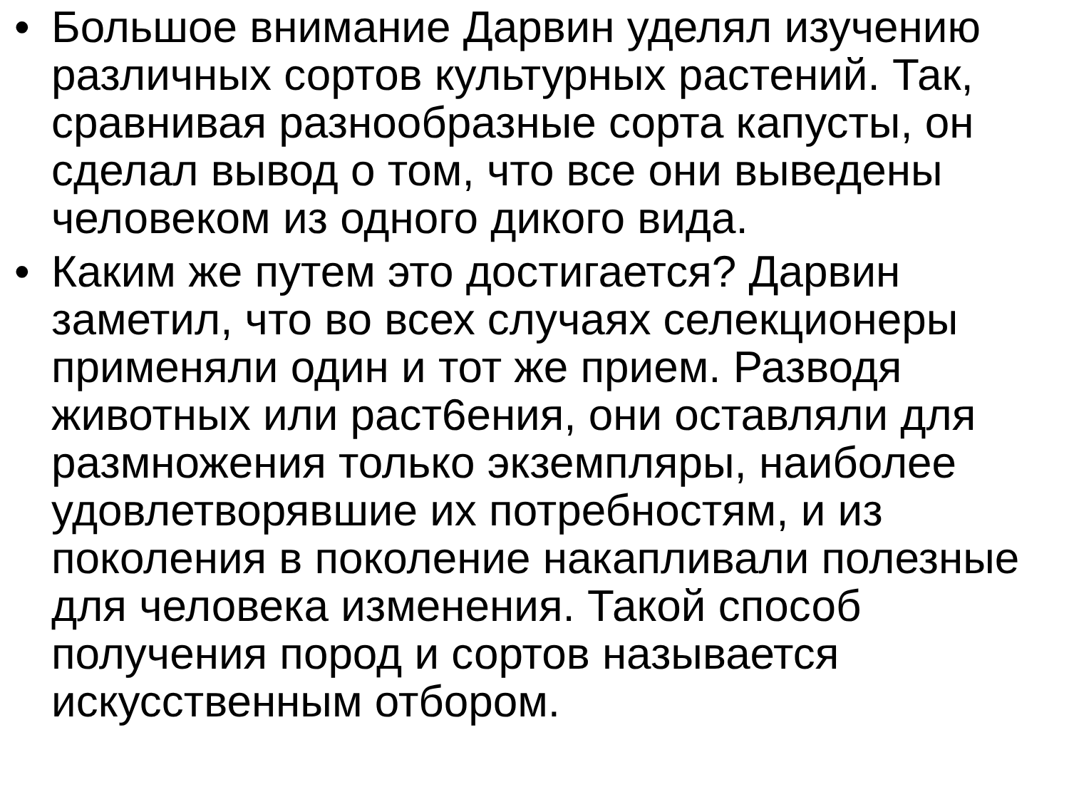• Большое внимание Дарвин уделял изучению различных сортов культурных растений. Так, сравнивая разнообразные сорта капусты, он сделал вывод о том, что все они выведены человеком из одного дикого вида.
• Каким же путем это достигается? Дарвин заметил, что во всех случаях селекционеры применяли один и тот же прием. Разводя животных или раст6ения, они оставляли для размножения только экземпляры, наиболее удовлетворявшие их потребностям, и из поколения в поколение накапливали полезные для человека изменения. Такой способ получения пород и сортов называется искусственным отбором.